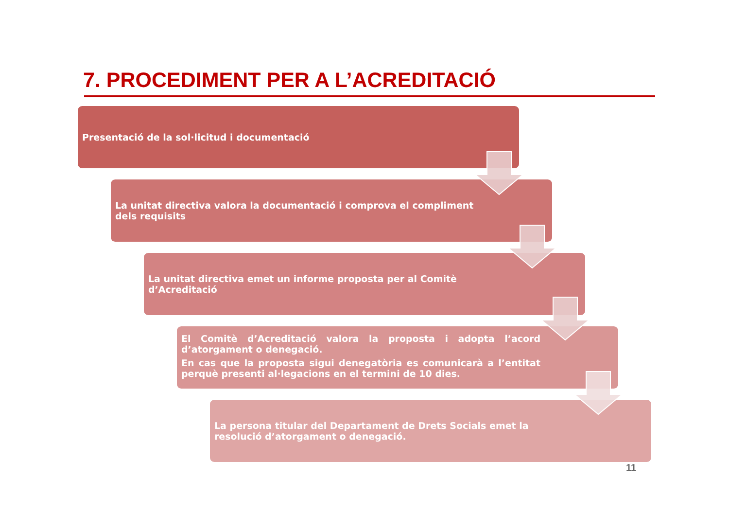7. PROCEDIMENT PER A L’ACREDITACIÓ
Presentació de la sol·licitud i documentació
La unitat directiva valora la documentació i comprova el compliment dels requisits
La unitat directiva emet un informe proposta per al Comitè d’Acreditació
El Comitè d’Acreditació valora la proposta i adopta l’acord d’atorgament o denegació.
En cas que la proposta sigui denegatòria es comunicarà a l’entitat perquè presenti al·legacions en el termini de 10 dies.
La persona titular del Departament de Drets Socials emet la resolució d’atorgament o denegació.
11